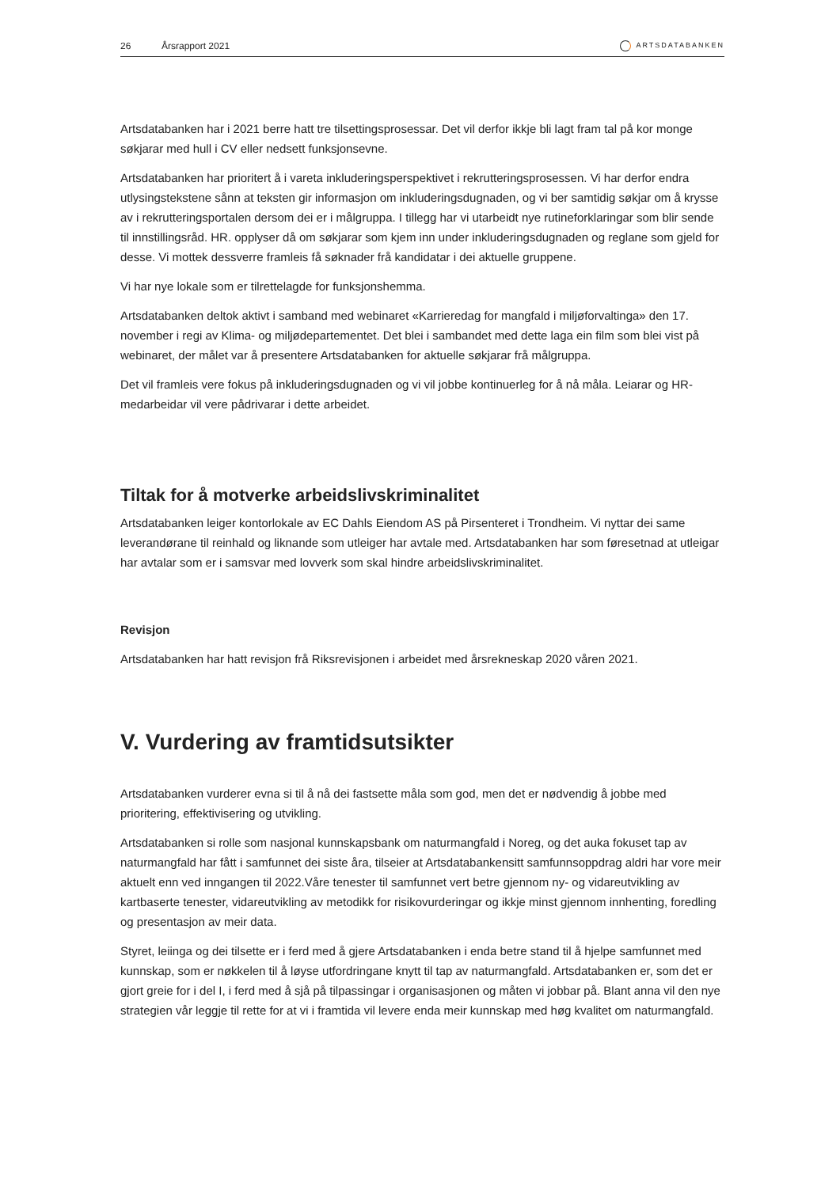26 Årsrapport 2021 ARTSDATABANKEN
Artsdatabanken har i 2021 berre hatt tre tilsettingsprosessar. Det vil derfor ikkje bli lagt fram tal på kor monge søkjarar med hull i CV eller nedsett funksjonsevne.
Artsdatabanken har prioritert å i vareta inkluderingsperspektivet i rekrutteringsprosessen. Vi har derfor endra utlysingstekstene sånn at teksten gir informasjon om inkluderingsdugnaden, og vi ber samtidig søkjar om å krysse av i rekrutteringsportalen dersom dei er i målgruppa. I tillegg har vi utarbeidt nye rutineforklaringar som blir sende til innstillingsråd. HR. opplyser då om søkjarar som kjem inn under inkluderingsdugnaden og reglane som gjeld for desse. Vi mottek dessverre framleis få søknader frå kandidatar i dei aktuelle gruppene.
Vi har nye lokale som er tilrettelagde for funksjonshemma.
Artsdatabanken deltok aktivt i samband med webinaret «Karrieredag for mangfald i miljøforvaltinga» den 17. november i regi av Klima- og miljødepartementet. Det blei i sambandet med dette laga ein film som blei vist på webinaret, der målet var å presentere Artsdatabanken for aktuelle søkjarar frå målgruppa.
Det vil framleis vere fokus på inkluderingsdugnaden og vi vil jobbe kontinuerleg for å nå måla. Leiarar og HR-medarbeidar vil vere pådrivarar i dette arbeidet.
Tiltak for å motverke arbeidslivskriminalitet
Artsdatabanken leiger kontorlokale av EC Dahls Eiendom AS på Pirsenteret i Trondheim. Vi nyttar dei same leverandørane til reinhald og liknande som utleiger har avtale med. Artsdatabanken har som føresetnad at utleigar har avtalar som er i samsvar med lovverk som skal hindre arbeidslivskriminalitet.
Revisjon
Artsdatabanken har hatt revisjon frå Riksrevisjonen i arbeidet med årsrekneskap 2020 våren 2021.
V. Vurdering av framtidsutsikter
Artsdatabanken vurderer evna si til å nå dei fastsette måla som god, men det er nødvendig å jobbe med prioritering, effektivisering og utvikling.
Artsdatabanken si rolle som nasjonal kunnskapsbank om naturmangfald i Noreg, og det auka fokuset tap av naturmangfald har fått i samfunnet dei siste åra, tilseier at Artsdatabankensitt samfunnsoppdrag aldri har vore meir aktuelt enn ved inngangen til 2022.Våre tenester til samfunnet vert betre gjennom ny- og vidareutvikling av kartbaserte tenester, vidareutvikling av metodikk for risikovurderingar og ikkje minst gjennom innhenting, foredling og presentasjon av meir data.
Styret, leiinga og dei tilsette er i ferd med å gjere Artsdatabanken i enda betre stand til å hjelpe samfunnet med kunnskap, som er nøkkelen til å løyse utfordringane knytt til tap av naturmangfald. Artsdatabanken er, som det er gjort greie for i del I, i ferd med å sjå på tilpassingar i organisasjonen og måten vi jobbar på. Blant anna vil den nye strategien vår leggje til rette for at vi i framtida vil levere enda meir kunnskap med høg kvalitet om naturmangfald.